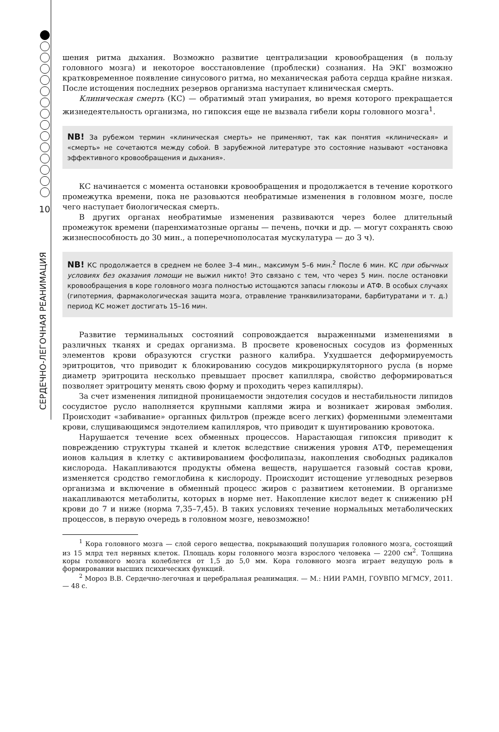10
СЕРДЕЧНО-ЛЕГОЧНАЯ РЕАНИМАЦИЯ
шения ритма дыхания. Возможно развитие централизации кровообращения (в пользу головного мозга) и некоторое восстановление (проблески) сознания. На ЭКГ возможно кратковременное появление синусового ритма, но механическая работа сердца крайне низкая. После истощения последних резервов организма наступает клиническая смерть.
Клиническая смерть (КС) — обратимый этап умирания, во время которого прекращается жизнедеятельность организма, но гипоксия еще не вызвала гибели коры головного мозга<sup>1</sup>.
NB! За рубежом термин «клиническая смерть» не применяют, так как понятия «клиническая» и «смерть» не сочетаются между собой. В зарубежной литературе это состояние называют «остановка эффективного кровообращения и дыхания».
КС начинается с момента остановки кровообращения и продолжается в течение короткого промежутка времени, пока не разовьются необратимые изменения в головном мозге, после чего наступает биологическая смерть.
В других органах необратимые изменения развиваются через более длительный промежуток времени (паренхиматозные органы — печень, почки и др. — могут сохранять свою жизнеспособность до 30 мин., а поперечнополосатая мускулатура — до 3 ч).
NB! КС продолжается в среднем не более 3–4 мин., максимум 5–6 мин.<sup>2</sup> После 6 мин. КС при обычных условиях без оказания помощи не выжил никто! Это связано с тем, что через 5 мин. после остановки кровообращения в коре головного мозга полностью истощаются запасы глюкозы и АТФ. В особых случаях (гипотермия, фармакологическая защита мозга, отравление транквилизаторами, барбитуратами и т. д.) период КС может достигать 15–16 мин.
Развитие терминальных состояний сопровождается выраженными изменениями в различных тканях и средах организма. В просвете кровеносных сосудов из форменных элементов крови образуются сгустки разного калибра. Ухудшается деформируемость эритроцитов, что приводит к блокированию сосудов микроциркуляторного русла (в норме диаметр эритроцита несколько превышает просвет капилляра, свойство деформироваться позволяет эритроциту менять свою форму и проходить через капилляры).
За счет изменения липидной проницаемости эндотелия сосудов и нестабильности липидов сосудистое русло наполняется крупными каплями жира и возникает жировая эмболия. Происходит «забивание» органных фильтров (прежде всего легких) форменными элементами крови, слущивающимся эндотелием капилляров, что приводит к шунтированию кровотока.
Нарушается течение всех обменных процессов. Нарастающая гипоксия приводит к повреждению структуры тканей и клеток вследствие снижения уровня АТФ, перемещения ионов кальция в клетку с активированием фосфолипазы, накопления свободных радикалов кислорода. Накапливаются продукты обмена веществ, нарушается газовый состав крови, изменяется сродство гемоглобина к кислороду. Происходит истощение углеводных резервов организма и включение в обменный процесс жиров с развитием кетонемии. В организме накапливаются метаболиты, которых в норме нет. Накопление кислот ведет к снижению pH крови до 7 и ниже (норма 7,35–7,45). В таких условиях течение нормальных метаболических процессов, в первую очередь в головном мозге, невозможно!
<sup>1</sup> Кора головного мозга — слой серого вещества, покрывающий полушария головного мозга, состоящий из 15 млрд тел нервных клеток. Площадь коры головного мозга взрослого человека — 2200 см<sup>2</sup>. Толщина коры головного мозга колеблется от 1,5 до 5,0 мм. Кора головного мозга играет ведущую роль в формировании высших психических функций.
<sup>2</sup> Мороз В.В. Сердечно-легочная и церебральная реанимация. — М.: НИИ РАМН, ГОУВПО МГМСУ, 2011. — 48 с.